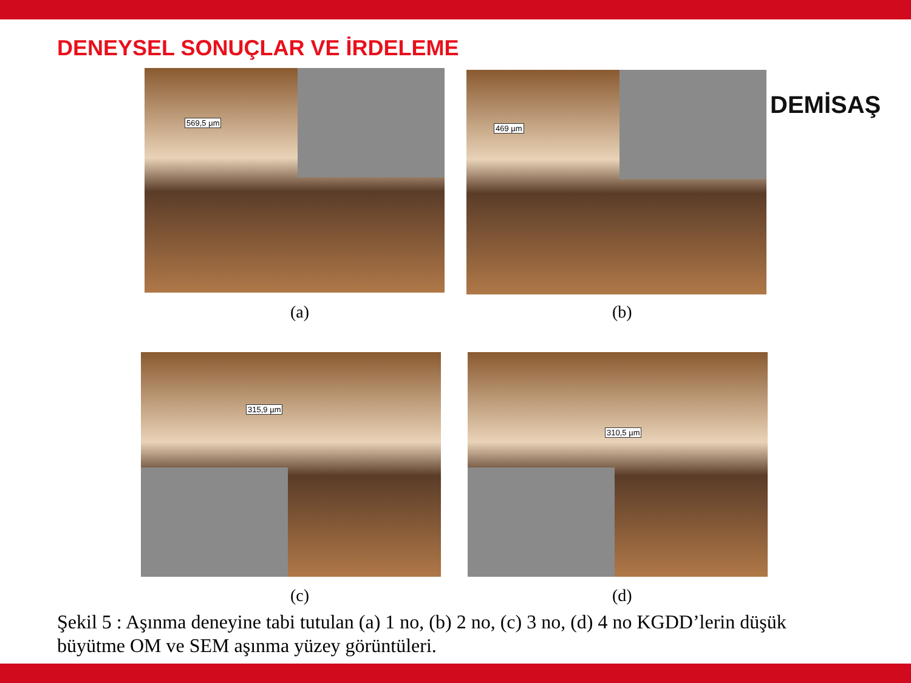DENEYSEL SONUÇLAR VE İRDELEME
DEMİSAŞ
569,5 µm
(a)
469 µm
(b)
315,9 µm
(c)
310,5 µm
(d)
Şekil 5 : Aşınma deneyine tabi tutulan (a) 1 no, (b) 2 no, (c) 3 no, (d) 4 no KGDD’lerin düşük büyütme OM ve SEM aşınma yüzey görüntüleri.